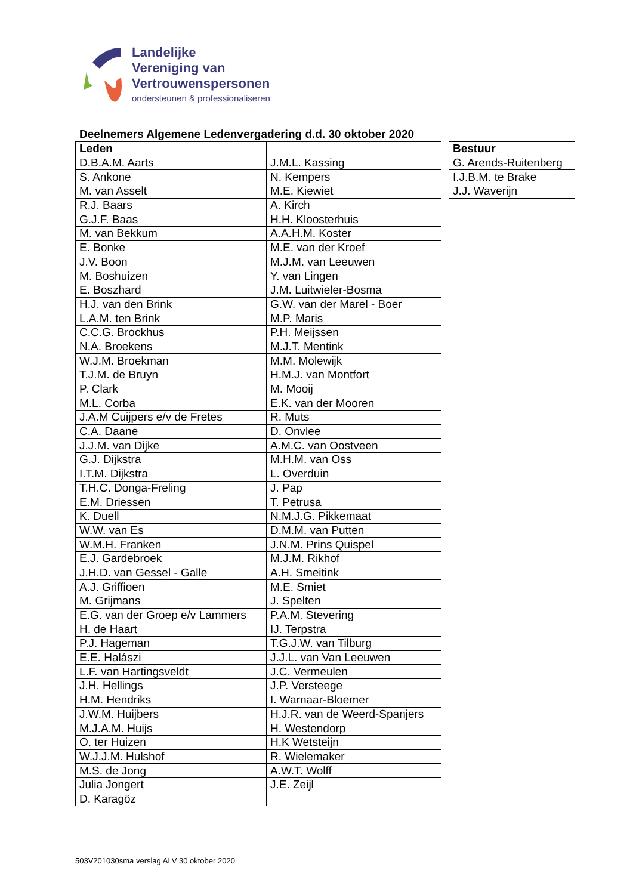Landelijke
Vereniging van
Vertrouwenspersonen
ondersteunen & professionaliseren
Deelnemers Algemene Ledenvergadering d.d. 30 oktober 2020
| Leden | |
| --- | --- |
| D.B.A.M. Aarts | J.M.L. Kassing |
| S. Ankone | N. Kempers |
| M. van Asselt | M.E. Kiewiet |
| R.J. Baars | A. Kirch |
| G.J.F. Baas | H.H. Kloosterhuis |
| M. van Bekkum | A.A.H.M. Koster |
| E. Bonke | M.E. van der Kroef |
| J.V. Boon | M.J.M. van Leeuwen |
| M. Boshuizen | Y. van Lingen |
| E. Boszhard | J.M. Luitwieler-Bosma |
| H.J. van den Brink | G.W. van der Marel - Boer |
| L.A.M. ten Brink | M.P. Maris |
| C.C.G. Brockhus | P.H. Meijssen |
| N.A. Broekens | M.J.T. Mentink |
| W.J.M. Broekman | M.M. Molewijk |
| T.J.M. de Bruyn | H.M.J. van Montfort |
| P. Clark | M. Mooij |
| M.L. Corba | E.K. van der Mooren |
| J.A.M Cuijpers e/v de Fretes | R. Muts |
| C.A. Daane | D. Onvlee |
| J.J.M. van Dijke | A.M.C. van Oostveen |
| G.J. Dijkstra | M.H.M. van Oss |
| I.T.M. Dijkstra | L. Overduin |
| T.H.C. Donga-Freling | J. Pap |
| E.M. Driessen | T. Petrusa |
| K. Duell | N.M.J.G. Pikkemaat |
| W.W. van Es | D.M.M. van Putten |
| W.M.H. Franken | J.N.M. Prins Quispel |
| E.J. Gardebroek | M.J.M. Rikhof |
| J.H.D. van Gessel - Galle | A.H. Smeitink |
| A.J. Griffioen | M.E. Smiet |
| M. Grijmans | J. Spelten |
| E.G. van der Groep e/v Lammers | P.A.M. Stevering |
| H. de Haart | IJ. Terpstra |
| P.J. Hageman | T.G.J.W. van Tilburg |
| E.E. Halászi | J.J.L. van Van Leeuwen |
| L.F. van Hartingsveldt | J.C. Vermeulen |
| J.H. Hellings | J.P. Versteege |
| H.M. Hendriks | I. Warnaar-Bloemer |
| J.W.M. Huijbers | H.J.R. van de Weerd-Spanjers |
| M.J.A.M. Huijs | H. Westendorp |
| O. ter Huizen | H.K Wetsteijn |
| W.J.J.M. Hulshof | R. Wielemaker |
| M.S. de Jong | A.W.T. Wolff |
| Julia Jongert | J.E. Zeijl |
| D. Karagöz | |
| Bestuur |
| --- |
| G. Arends-Ruitenberg |
| I.J.B.M. te Brake |
| J.J. Waverijn |
503V201030sma verslag ALV 30 oktober 2020